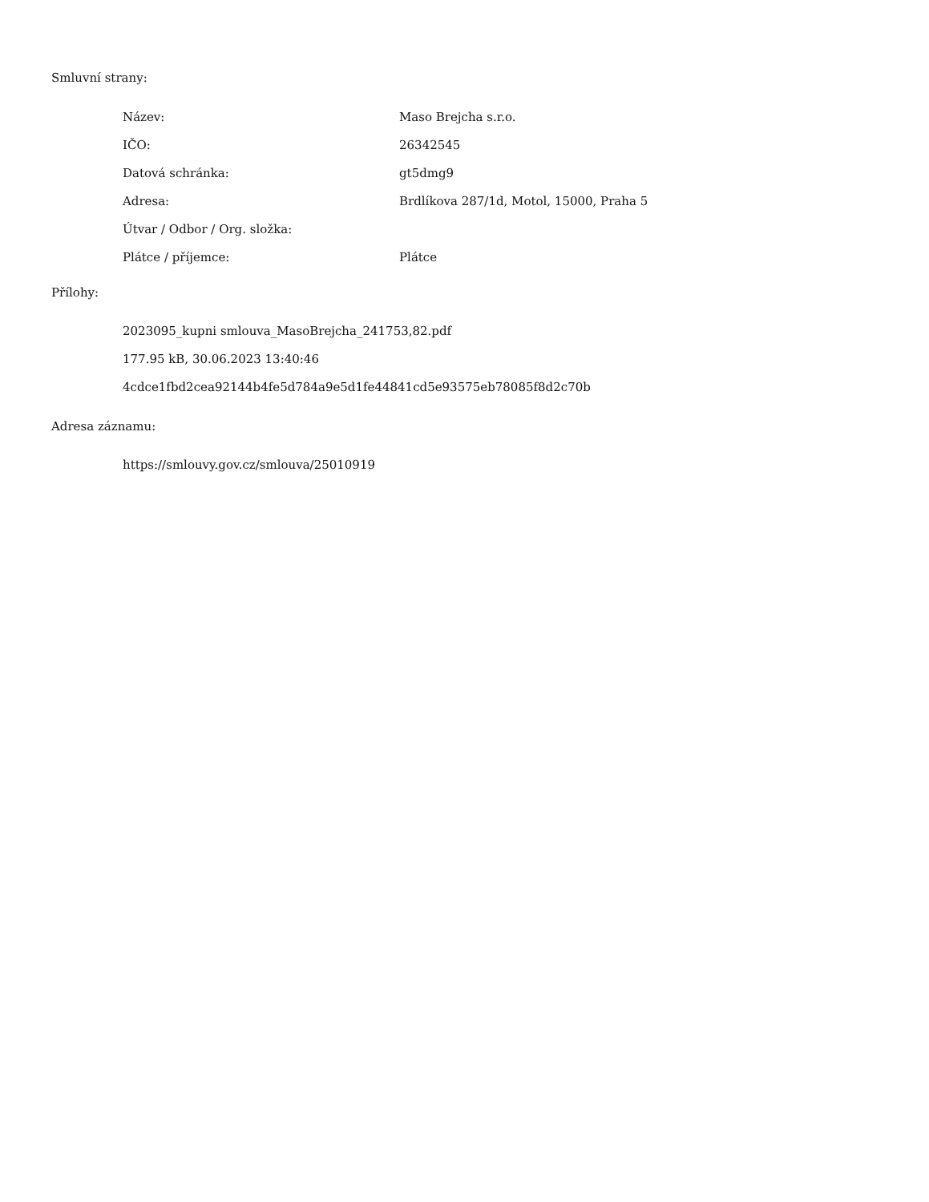Smluvní strany:
| Název: | Maso Brejcha s.r.o. |
| IČO: | 26342545 |
| Datová schránka: | gt5dmg9 |
| Adresa: | Brdlíkova 287/1d, Motol, 15000, Praha 5 |
| Útvar / Odbor / Org. složka: | |
| Plátce / příjemce: | Plátce |
Přílohy:
2023095_kupni smlouva_MasoBrejcha_241753,82.pdf
177.95 kB, 30.06.2023 13:40:46
4cdce1fbd2cea92144b4fe5d784a9e5d1fe44841cd5e93575eb78085f8d2c70b
Adresa záznamu:
https://smlouvy.gov.cz/smlouva/25010919